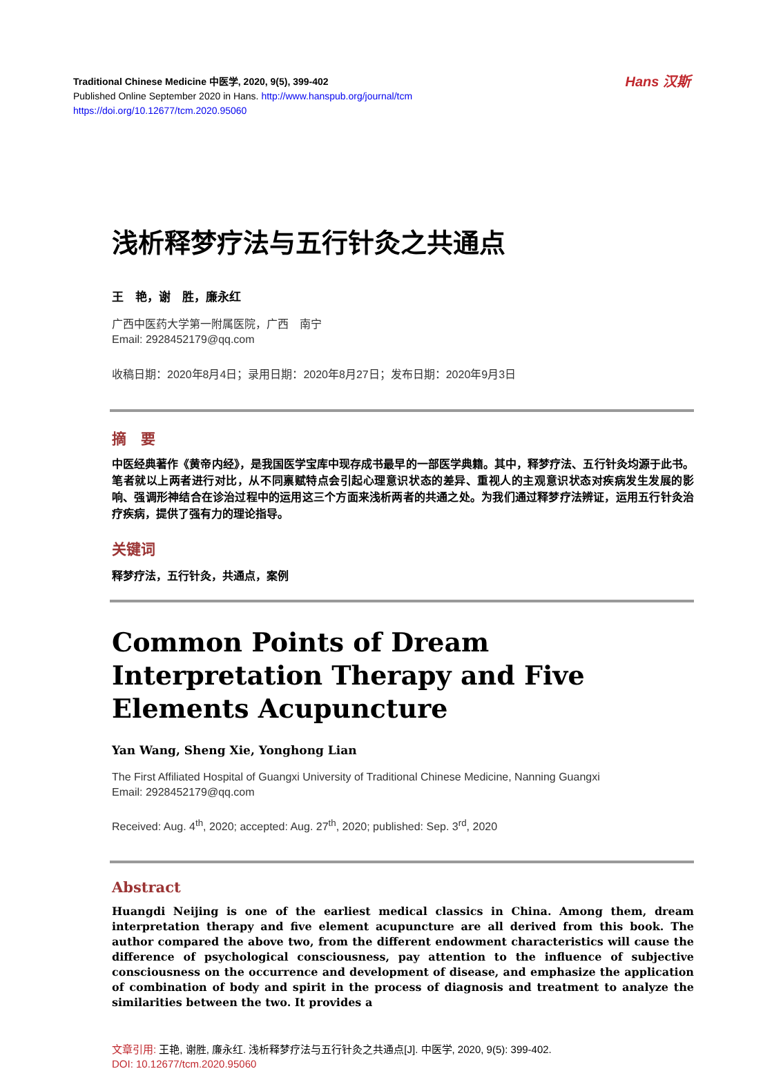Hans 汉斯
Traditional Chinese Medicine 中医学, 2020, 9(5), 399-402
Published Online September 2020 in Hans. http://www.hanspub.org/journal/tcm
https://doi.org/10.12677/tcm.2020.95060
浅析释梦疗法与五行针灸之共通点
王　艳，谢　胜，廉永红
广西中医药大学第一附属医院，广西　南宁
Email: 2928452179@qq.com
收稿日期：2020年8月4日；录用日期：2020年8月27日；发布日期：2020年9月3日
摘　要
中医经典著作《黄帝内经》，是我国医学宝库中现存成书最早的一部医学典籍。其中，释梦疗法、五行针灸均源于此书。笔者就以上两者进行对比，从不同禀赋特点会引起心理意识状态的差异、重视人的主观意识状态对疾病发生发展的影响、强调形神结合在诊治过程中的运用这三个方面来浅析两者的共通之处。为我们通过释梦疗法辨证，运用五行针灸治疗疾病，提供了强有力的理论指导。
关键词
释梦疗法，五行针灸，共通点，案例
Common Points of Dream Interpretation Therapy and Five Elements Acupuncture
Yan Wang, Sheng Xie, Yonghong Lian
The First Affiliated Hospital of Guangxi University of Traditional Chinese Medicine, Nanning Guangxi
Email: 2928452179@qq.com
Received: Aug. 4<sup>th</sup>, 2020; accepted: Aug. 27<sup>th</sup>, 2020; published: Sep. 3<sup>rd</sup>, 2020
Abstract
Huangdi Neijing is one of the earliest medical classics in China. Among them, dream interpretation therapy and five element acupuncture are all derived from this book. The author compared the above two, from the different endowment characteristics will cause the difference of psychological consciousness, pay attention to the influence of subjective consciousness on the occurrence and development of disease, and emphasize the application of combination of body and spirit in the process of diagnosis and treatment to analyze the similarities between the two. It provides a
文章引用: 王艳, 谢胜, 廉永红. 浅析释梦疗法与五行针灸之共通点[J]. 中医学, 2020, 9(5): 399-402.
DOI: 10.12677/tcm.2020.95060